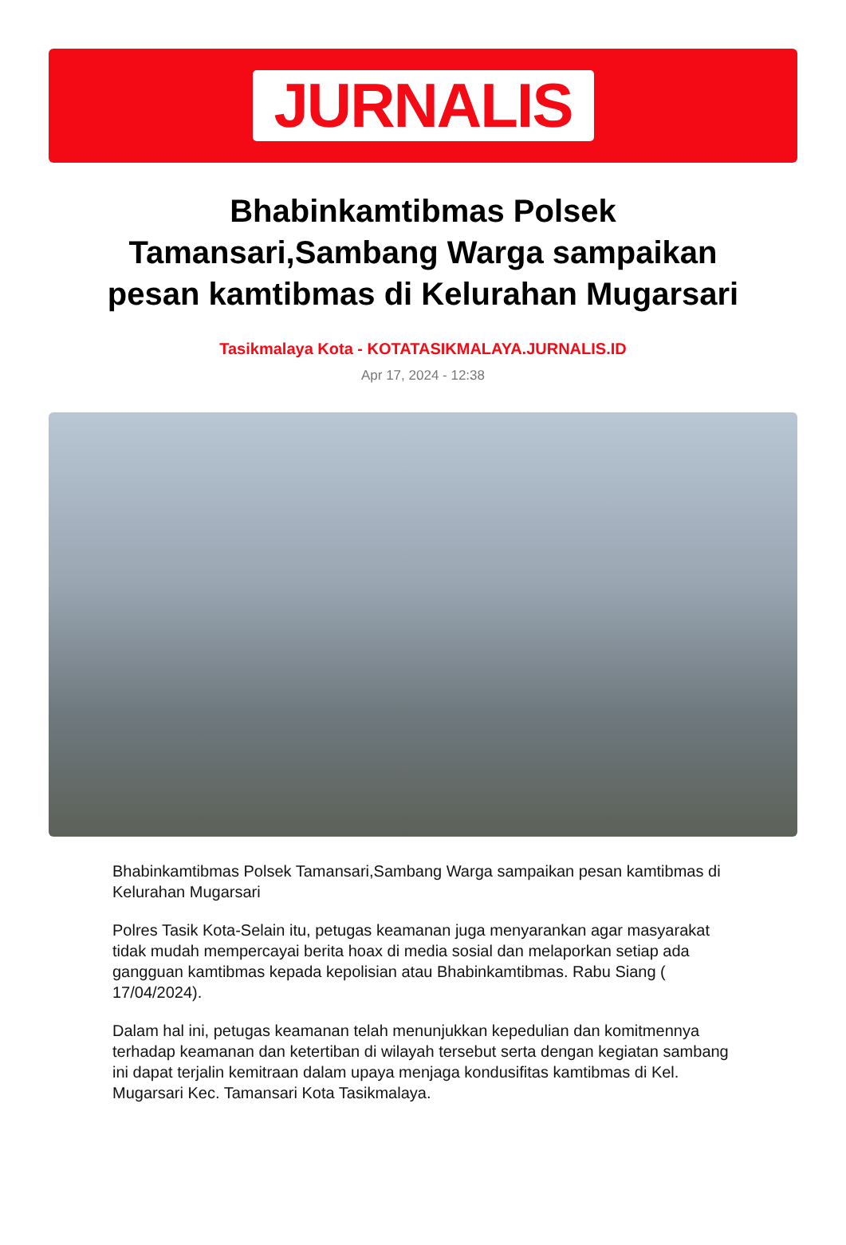JURNALIS
Bhabinkamtibmas Polsek Tamansari,Sambang Warga sampaikan pesan kamtibmas di Kelurahan Mugarsari
Tasikmalaya Kota - KOTATASIKMALAYA.JURNALIS.ID
Apr 17, 2024 - 12:38
Bhabinkamtibmas Polsek Tamansari,Sambang Warga sampaikan pesan kamtibmas di Kelurahan Mugarsari
Polres Tasik Kota-Selain itu, petugas keamanan juga menyarankan agar masyarakat tidak mudah mempercayai berita hoax di media sosial dan melaporkan setiap ada gangguan kamtibmas kepada kepolisian atau Bhabinkamtibmas. Rabu Siang ( 17/04/2024).
Dalam hal ini, petugas keamanan telah menunjukkan kepedulian dan komitmennya terhadap keamanan dan ketertiban di wilayah tersebut serta dengan kegiatan sambang ini dapat terjalin kemitraan dalam upaya menjaga kondusifitas kamtibmas di Kel. Mugarsari Kec. Tamansari Kota Tasikmalaya.